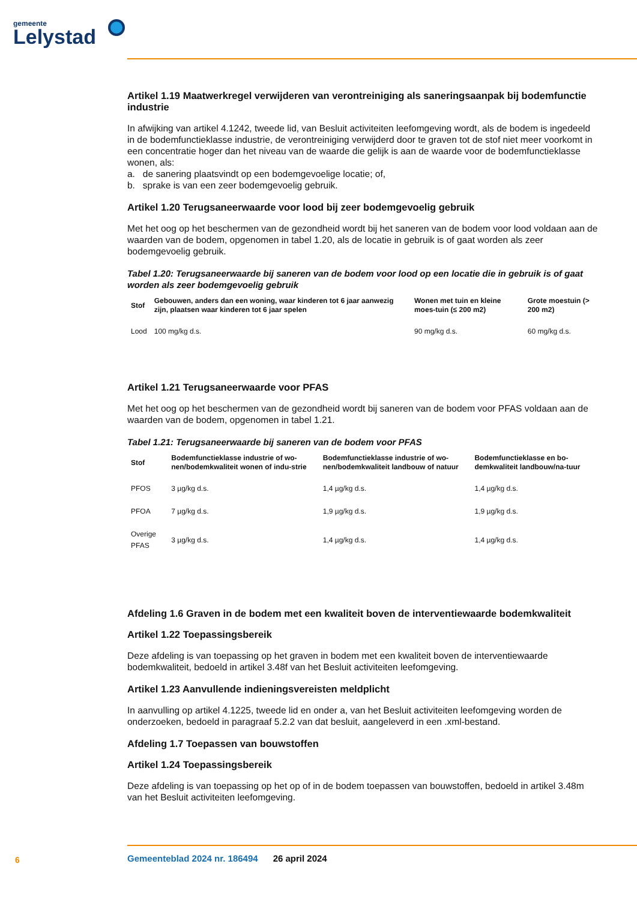gemeente
Lelystad
Artikel 1.19 Maatwerkregel verwijderen van verontreiniging als saneringsaanpak bij bodemfunctie industrie
In afwijking van artikel 4.1242, tweede lid, van Besluit activiteiten leefomgeving wordt, als de bodem is ingedeeld in de bodemfunctieklasse industrie, de verontreiniging verwijderd door te graven tot de stof niet meer voorkomt in een concentratie hoger dan het niveau van de waarde die gelijk is aan de waarde voor de bodemfunctieklasse wonen, als:
a. de sanering plaatsvindt op een bodemgevoelige locatie; of,
b. sprake is van een zeer bodemgevoelig gebruik.
Artikel 1.20 Terugsaneerwaarde voor lood bij zeer bodemgevoelig gebruik
Met het oog op het beschermen van de gezondheid wordt bij het saneren van de bodem voor lood voldaan aan de waarden van de bodem, opgenomen in tabel 1.20, als de locatie in gebruik is of gaat worden als zeer bodemgevoelig gebruik.
Tabel 1.20: Terugsaneerwaarde bij saneren van de bodem voor lood op een locatie die in gebruik is of gaat worden als zeer bodemgevoelig gebruik
| Stof | Gebouwen, anders dan een woning, waar kinderen tot 6 jaar aanwezig zijn, plaatsen waar kinderen tot 6 jaar spelen | Wonen met tuin en kleine moes-tuin (≤ 200 m2) | Grote moestuin (> 200 m2) |
| --- | --- | --- | --- |
| Lood | 100 mg/kg d.s. | 90 mg/kg d.s. | 60 mg/kg d.s. |
Artikel 1.21 Terugsaneerwaarde voor PFAS
Met het oog op het beschermen van de gezondheid wordt bij saneren van de bodem voor PFAS voldaan aan de waarden van de bodem, opgenomen in tabel 1.21.
Tabel 1.21: Terugsaneerwaarde bij saneren van de bodem voor PFAS
| Stof | Bodemfunctieklasse industrie of wo-nen/bodemkwaliteit wonen of indu-strie | Bodemfunctieklasse industrie of wo-nen/bodemkwaliteit landbouw of natuur | Bodemfunctieklasse en bo-demkwaliteit landbouw/na-tuur |
| --- | --- | --- | --- |
| PFOS | 3 µg/kg d.s. | 1,4 µg/kg d.s. | 1,4 µg/kg d.s. |
| PFOA | 7 µg/kg d.s. | 1,9 µg/kg d.s. | 1,9 µg/kg d.s. |
| Overige PFAS | 3 µg/kg d.s. | 1,4 µg/kg d.s. | 1,4 µg/kg d.s. |
Afdeling 1.6 Graven in de bodem met een kwaliteit boven de interventiewaarde bodemkwaliteit
Artikel 1.22 Toepassingsbereik
Deze afdeling is van toepassing op het graven in bodem met een kwaliteit boven de interventiewaarde bodemkwaliteit, bedoeld in artikel 3.48f van het Besluit activiteiten leefomgeving.
Artikel 1.23 Aanvullende indieningsvereisten meldplicht
In aanvulling op artikel 4.1225, tweede lid en onder a, van het Besluit activiteiten leefomgeving worden de onderzoeken, bedoeld in paragraaf 5.2.2 van dat besluit, aangeleverd in een .xml-bestand.
Afdeling 1.7 Toepassen van bouwstoffen
Artikel 1.24 Toepassingsbereik
Deze afdeling is van toepassing op het op of in de bodem toepassen van bouwstoffen, bedoeld in artikel 3.48m van het Besluit activiteiten leefomgeving.
6
Gemeenteblad 2024 nr. 186494 26 april 2024